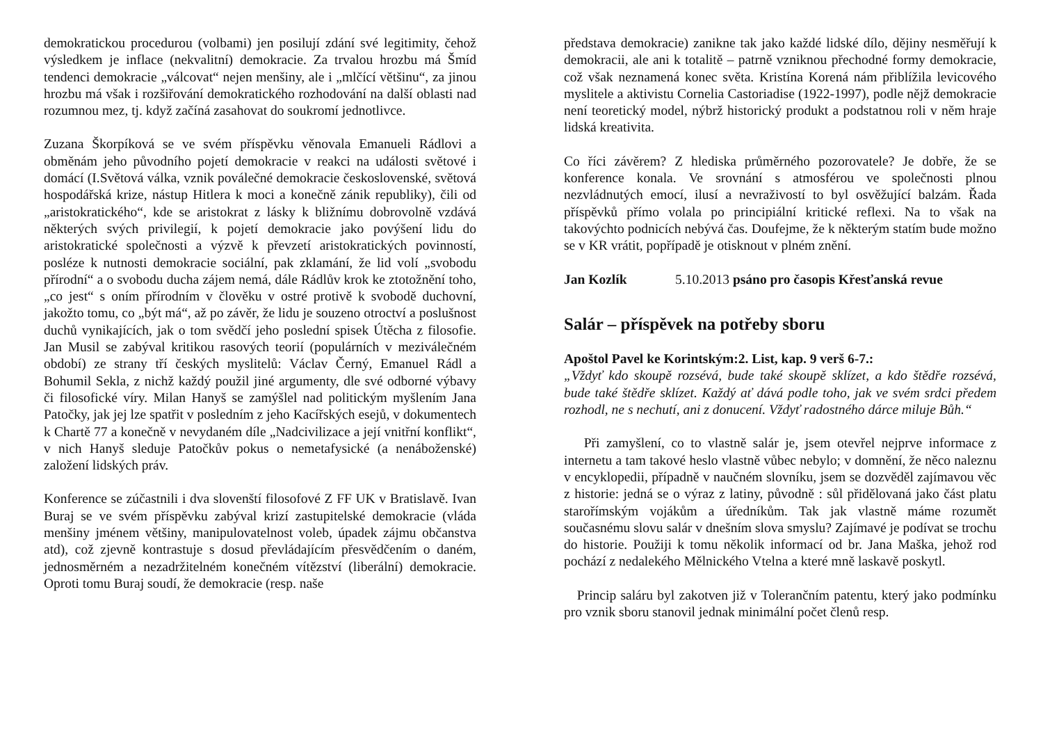demokratickou procedurou (volbami) jen posilují zdání své legitimity, čehož výsledkem je inflace (nekvalitní) demokracie. Za trvalou hrozbu má Šmíd tendenci demokracie „válcovat“ nejen menšiny, ale i „mlčící většinu“, za jinou hrozbu má však i rozšiřování demokratického rozhodování na další oblasti nad rozumnou mez, tj. když začíná zasahovat do soukromí jednotlivce.
Zuzana Škorpíková se ve svém příspěvku věnovala Emanueli Rádlovi a obměnám jeho původního pojetí demokracie v reakci na události světové i domácí (I.Světová válka, vznik poválečné demokracie československé, světová hospodářská krize, nástup Hitlera k moci a konečně zánik republiky), čili od „aristokratického“, kde se aristokrat z lásky k bližnímu dobrovolně vzdává některých svých privilegií, k pojetí demokracie jako povýšení lidu do aristokratické společnosti a výzvě k převzetí aristokratických povinností, posléze k nutnosti demokracie sociální, pak zklamání, že lid volí „svobodu přírodní“ a o svobodu ducha zájem nemá, dále Rádlův krok ke ztotožnění toho, „co jest“ s oním přírodním v člověku v ostré protivě k svobodě duchovní, jakožto tomu, co „být má“, až po závěr, že lidu je souzeno otroctví a poslušnost duchů vynikajících, jak o tom svědčí jeho poslední spisek Útěcha z filosofie. Jan Musil se zabýval kritikou rasových teorií (populárních v meziválečném období) ze strany tří českých myslitelů: Václav Černý, Emanuel Rádl a Bohumil Sekla, z nichž každý použil jiné argumenty, dle své odborné výbavy či filosofické víry. Milan Hanyš se zamýšlel nad politickým myšlením Jana Patočky, jak jej lze spatřit v posledním z jeho Kacířských esejů, v dokumentech k Chartě 77 a konečně v nevydaném díle „Nadcivilizace a její vnitřní konflikt“, v nich Hanyš sleduje Patočkův pokus o nemetafysické (a nenáboženské) založení lidských práv.
Konference se zúčastnili i dva slovenští filosofové Z FF UK v Bratislavě. Ivan Buraj se ve svém příspěvku zabýval krizí zastupitelské demokracie (vláda menšiny jménem většiny, manipulovatelnost voleb, úpadek zájmu občanstva atd), což zjevně kontrastuje s dosud převládajícím přesvědčením o daném, jednosměrném a nezadržitelném konečném vítězství (liberální) demokracie. Oproti tomu Buraj soudí, že demokracie (resp. naše
představa demokracie) zanikne tak jako každé lidské dílo, dějiny nesměřují k demokracii, ale ani k totalitě – patrně vzniknou přechodné formy demokracie, což však neznamená konec světa. Kristína Korená nám přiblížila levicového myslitele a aktivistu Cornelia Castoriadise (1922-1997), podle nějž demokracie není teoretický model, nýbrž historický produkt a podstatnou roli v něm hraje lidská kreativita.
Co říci závěrem? Z hlediska průměrného pozorovatele? Je dobře, že se konference konala. Ve srovnání s atmosférou ve společnosti plnou nezvládnutých emocí, ilusí a nevraživostí to byl osvěžující balzám. Řada příspěvků přímo volala po principiální kritické reflexi. Na to však na takovýchto podnicích nebývá čas. Doufejme, že k některým statím bude možno se v KR vrátit, popřípadě je otisknout v plném znění.
Jan Kozlík 5.10.2013 psáno pro časopis Křesťanská revue
Salár – příspěvek na potřeby sboru
Apoštol Pavel ke Korintským:2. List, kap. 9 verš 6-7.:
„Vždyť kdo skoupě rozsévá, bude také skoupě sklízet, a kdo štědře rozsévá, bude také štědře sklízet. Každý ať dává podle toho, jak ve svém srdci předem rozhodl, ne s nechutí, ani z donucení. Vždyť radostného dárce miluje Bůh.“
Při zamyšlení, co to vlastně salár je, jsem otevřel nejprve informace z internetu a tam takové heslo vlastně vůbec nebylo; v domnění, že něco naleznu v encyklopedii, případně v naučném slovníku, jsem se dozvěděl zajímavou věc z historie: jedná se o výraz z latiny, původně : sůl přidělovaná jako část platu starořímským vojákům a úředníkům. Tak jak vlastně máme rozumět současnému slovu salár v dnešním slova smyslu? Zajímavé je podívat se trochu do historie. Použiji k tomu několik informací od br. Jana Maška, jehož rod pochází z nedalekého Mělnického Vtelna a které mně laskavě poskytl.
Princip saláru byl zakotven již v Tolerančním patentu, který jako podmínku pro vznik sboru stanovil jednak minimální počet členů resp.